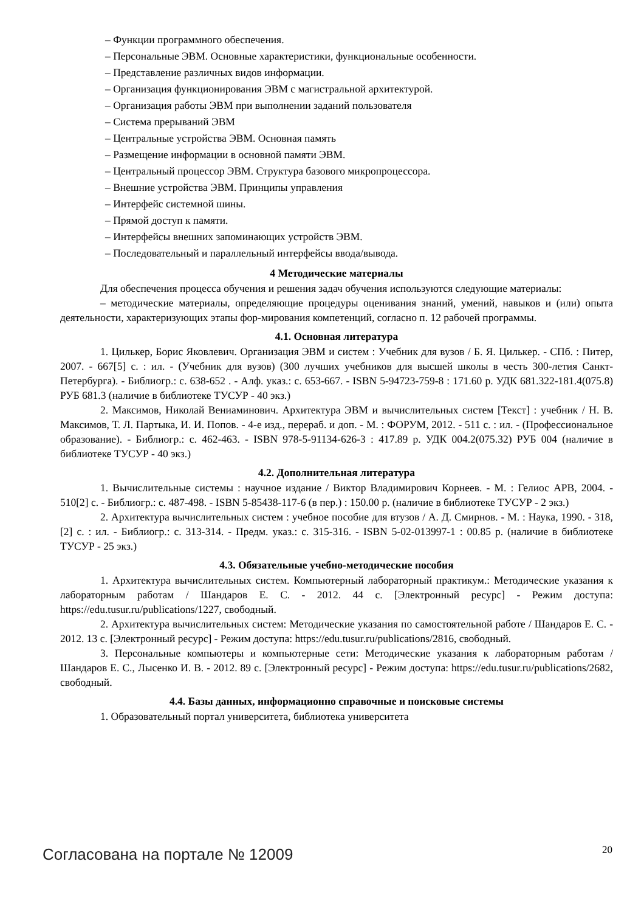– Функции программного обеспечения.
– Персональные ЭВМ. Основные характеристики, функциональные особенности.
– Представление различных видов информации.
– Организация функционирования ЭВМ с магистральной архитектурой.
– Организация работы ЭВМ при выполнении заданий пользователя
– Система прерываний ЭВМ
– Центральные устройства ЭВМ. Основная память
– Размещение информации в основной памяти ЭВМ.
– Центральный процессор ЭВМ. Структура базового микропроцессора.
– Внешние устройства ЭВМ. Принципы управления
– Интерфейс системной шины.
– Прямой доступ к памяти.
– Интерфейсы внешних запоминающих устройств ЭВМ.
– Последовательный и параллельный интерфейсы ввода/вывода.
4 Методические материалы
Для обеспечения процесса обучения и решения задач обучения используются следующие материалы:
– методические материалы, определяющие процедуры оценивания знаний, умений, навыков и (или) опыта деятельности, характеризующих этапы фор-мирования компетенций, согласно п. 12 рабочей программы.
4.1. Основная литература
1. Цилькер, Борис Яковлевич. Организация ЭВМ и систем : Учебник для вузов / Б. Я. Цилькер. - СПб. : Питер, 2007. - 667[5] с. : ил. - (Учебник для вузов) (300 лучших учебников для высшей школы в честь 300-летия Санкт-Петербурга). - Библиогр.: с. 638-652 . - Алф. указ.: с. 653-667. - ISBN 5-94723-759-8 : 171.60 р. УДК 681.322-181.4(075.8) РУБ 681.3 (наличие в библиотеке ТУСУР - 40 экз.)
2. Максимов, Николай Вениаминович. Архитектура ЭВМ и вычислительных систем [Текст] : учебник / Н. В. Максимов, Т. Л. Партыка, И. И. Попов. - 4-е изд., перераб. и доп. - М. : ФОРУМ, 2012. - 511 с. : ил. - (Профессиональное образование). - Библиогр.: с. 462-463. - ISBN 978-5-91134-626-3 : 417.89 р. УДК 004.2(075.32) РУБ 004 (наличие в библиотеке ТУСУР - 40 экз.)
4.2. Дополнительная литература
1. Вычислительные системы : научное издание / Виктор Владимирович Корнеев. - М. : Гелиос АРВ, 2004. - 510[2] с. - Библиогр.: с. 487-498. - ISBN 5-85438-117-6 (в пер.) : 150.00 р. (наличие в библиотеке ТУСУР - 2 экз.)
2. Архитектура вычислительных систем : учебное пособие для втузов / А. Д. Смирнов. - М. : Наука, 1990. - 318, [2] с. : ил. - Библиогр.: с. 313-314. - Предм. указ.: с. 315-316. - ISBN 5-02-013997-1 : 00.85 р. (наличие в библиотеке ТУСУР - 25 экз.)
4.3. Обязательные учебно-методические пособия
1. Архитектура вычислительных систем. Компьютерный лабораторный практикум.: Методические указания к лабораторным работам / Шандаров Е. С. - 2012. 44 с. [Электронный ресурс] - Режим доступа: https://edu.tusur.ru/publications/1227, свободный.
2. Архитектура вычислительных систем: Методические указания по самостоятельной работе / Шандаров Е. С. - 2012. 13 с. [Электронный ресурс] - Режим доступа: https://edu.tusur.ru/publications/2816, свободный.
3. Персональные компьютеры и компьютерные сети: Методические указания к лабораторным работам / Шандаров Е. С., Лысенко И. В. - 2012. 89 с. [Электронный ресурс] - Режим доступа: https://edu.tusur.ru/publications/2682, свободный.
4.4. Базы данных, информационно справочные и поисковые системы
1. Образовательный портал университета, библиотека университета
Согласована на портале № 12009 20